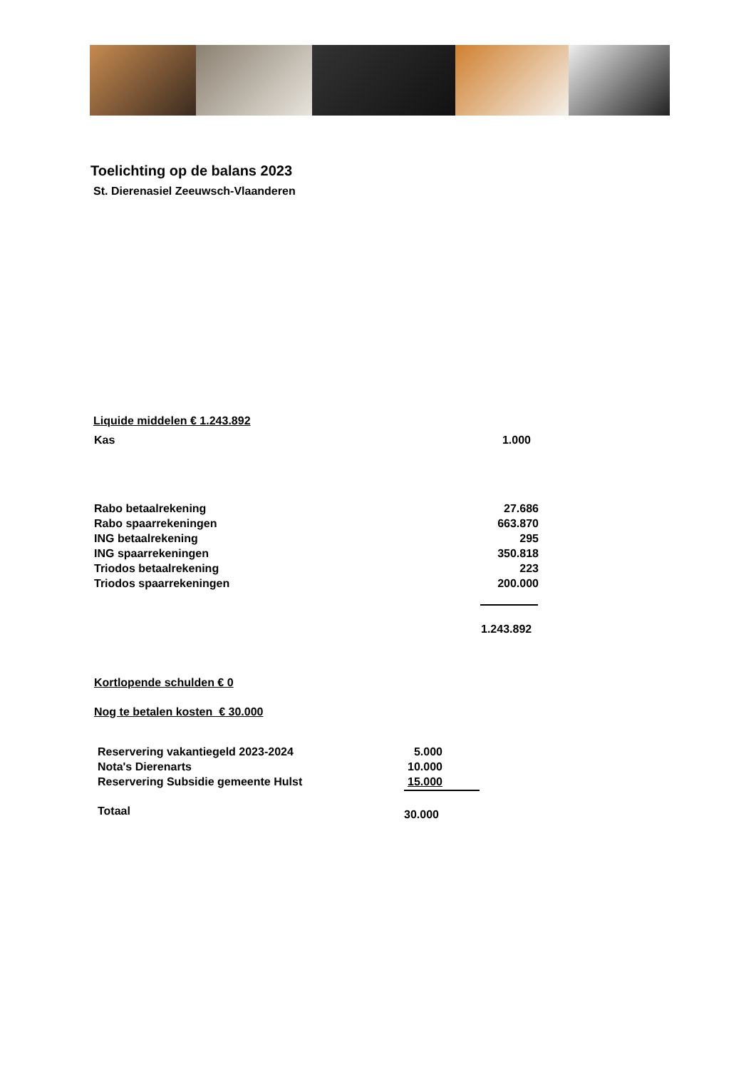Toelichting op de balans 2023
St. Dierenasiel Zeeuwsch-Vlaanderen
Liquide middelen € 1.243.892
| Kas | 1.000 |
| Rabo betaalrekening | 27.686 |
| Rabo spaarrekeningen | 663.870 |
| ING betaalrekening | 295 |
| ING spaarrekeningen | 350.818 |
| Triodos betaalrekening | 223 |
| Triodos spaarrekeningen | 200.000 |
1.243.892
Kortlopende schulden € 0
Nog te betalen kosten € 30.000
| Reservering vakantiegeld 2023-2024 | 5.000 |
| Nota's Dierenarts | 10.000 |
| Reservering Subsidie gemeente Hulst | 15.000 |
Totaal 30.000